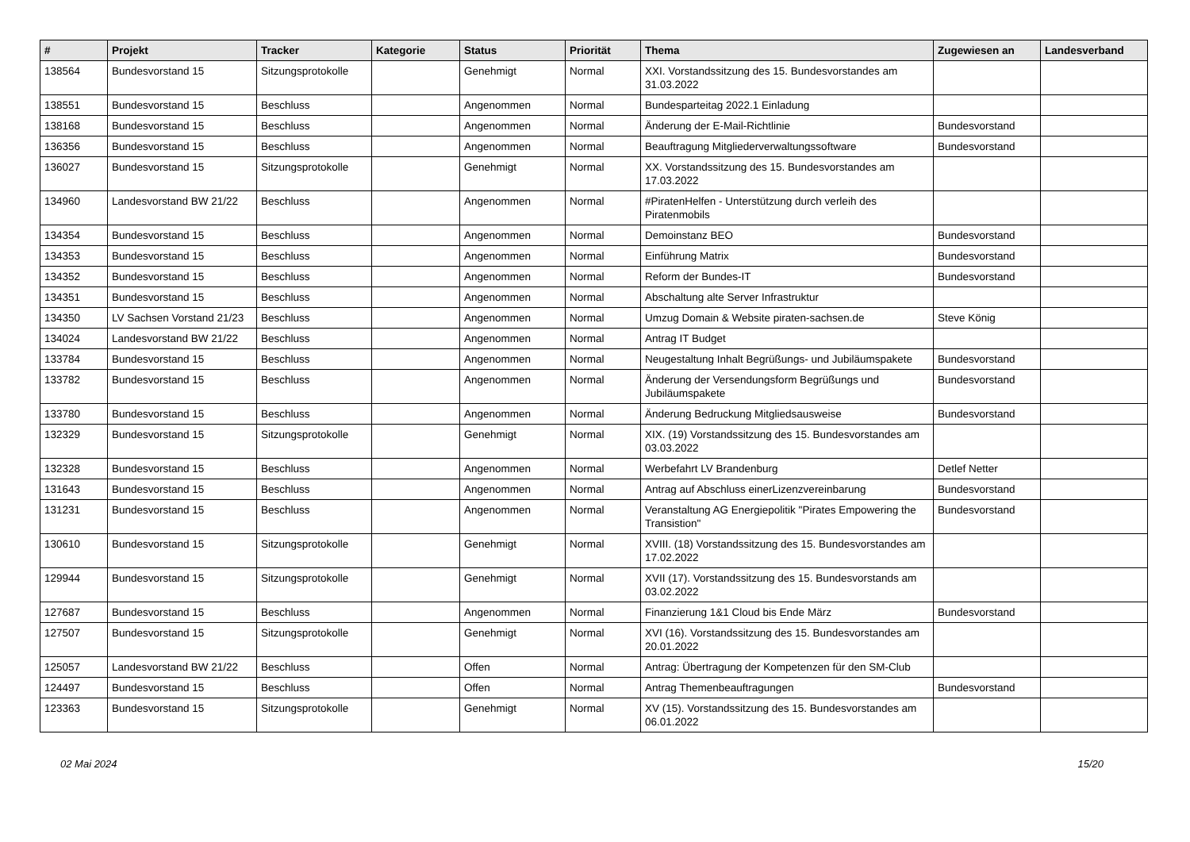| # | Projekt | Tracker | Kategorie | Status | Priorität | Thema | Zugewiesen an | Landesverband |
| --- | --- | --- | --- | --- | --- | --- | --- | --- |
| 138564 | Bundesvorstand 15 | Sitzungsprotokolle | | Genehmigt | Normal | XXI. Vorstandssitzung des 15. Bundesvorstandes am 31.03.2022 | | |
| 138551 | Bundesvorstand 15 | Beschluss | | Angenommen | Normal | Bundesparteitag 2022.1 Einladung | | |
| 138168 | Bundesvorstand 15 | Beschluss | | Angenommen | Normal | Änderung der E-Mail-Richtlinie | Bundesvorstand | |
| 136356 | Bundesvorstand 15 | Beschluss | | Angenommen | Normal | Beauftragung Mitgliederverwaltungssoftware | Bundesvorstand | |
| 136027 | Bundesvorstand 15 | Sitzungsprotokolle | | Genehmigt | Normal | XX. Vorstandssitzung des 15. Bundesvorstandes am 17.03.2022 | | |
| 134960 | Landesvorstand BW 21/22 | Beschluss | | Angenommen | Normal | #PiratenHelfen - Unterstützung durch verleih des Piratenmobils | | |
| 134354 | Bundesvorstand 15 | Beschluss | | Angenommen | Normal | Demoinstanz BEO | Bundesvorstand | |
| 134353 | Bundesvorstand 15 | Beschluss | | Angenommen | Normal | Einführung Matrix | Bundesvorstand | |
| 134352 | Bundesvorstand 15 | Beschluss | | Angenommen | Normal | Reform der Bundes-IT | Bundesvorstand | |
| 134351 | Bundesvorstand 15 | Beschluss | | Angenommen | Normal | Abschaltung alte Server Infrastruktur | | |
| 134350 | LV Sachsen Vorstand 21/23 | Beschluss | | Angenommen | Normal | Umzug Domain & Website piraten-sachsen.de | Steve König | |
| 134024 | Landesvorstand BW 21/22 | Beschluss | | Angenommen | Normal | Antrag IT Budget | | |
| 133784 | Bundesvorstand 15 | Beschluss | | Angenommen | Normal | Neugestaltung Inhalt Begrüßungs- und Jubiläumspakete | Bundesvorstand | |
| 133782 | Bundesvorstand 15 | Beschluss | | Angenommen | Normal | Änderung der Versendungsform Begrüßungs und Jubiläumspakete | Bundesvorstand | |
| 133780 | Bundesvorstand 15 | Beschluss | | Angenommen | Normal | Änderung Bedruckung Mitgliedsausweise | Bundesvorstand | |
| 132329 | Bundesvorstand 15 | Sitzungsprotokolle | | Genehmigt | Normal | XIX. (19) Vorstandssitzung des 15. Bundesvorstandes am 03.03.2022 | | |
| 132328 | Bundesvorstand 15 | Beschluss | | Angenommen | Normal | Werbefahrt LV Brandenburg | Detlef Netter | |
| 131643 | Bundesvorstand 15 | Beschluss | | Angenommen | Normal | Antrag auf Abschluss einerLizenzvereinbarung | Bundesvorstand | |
| 131231 | Bundesvorstand 15 | Beschluss | | Angenommen | Normal | Veranstaltung AG Energiepolitik "Pirates Empowering the Transistion" | Bundesvorstand | |
| 130610 | Bundesvorstand 15 | Sitzungsprotokolle | | Genehmigt | Normal | XVIII. (18) Vorstandssitzung des 15. Bundesvorstandes am 17.02.2022 | | |
| 129944 | Bundesvorstand 15 | Sitzungsprotokolle | | Genehmigt | Normal | XVII (17). Vorstandssitzung des 15. Bundesvorstands am 03.02.2022 | | |
| 127687 | Bundesvorstand 15 | Beschluss | | Angenommen | Normal | Finanzierung 1&1 Cloud bis Ende März | Bundesvorstand | |
| 127507 | Bundesvorstand 15 | Sitzungsprotokolle | | Genehmigt | Normal | XVI (16). Vorstandssitzung des 15. Bundesvorstandes am 20.01.2022 | | |
| 125057 | Landesvorstand BW 21/22 | Beschluss | | Offen | Normal | Antrag: Übertragung der Kompetenzen für den SM-Club | | |
| 124497 | Bundesvorstand 15 | Beschluss | | Offen | Normal | Antrag Themenbeauftragungen | Bundesvorstand | |
| 123363 | Bundesvorstand 15 | Sitzungsprotokolle | | Genehmigt | Normal | XV (15). Vorstandssitzung des 15. Bundesvorstandes am 06.01.2022 | | |
02 Mai 2024 15/20